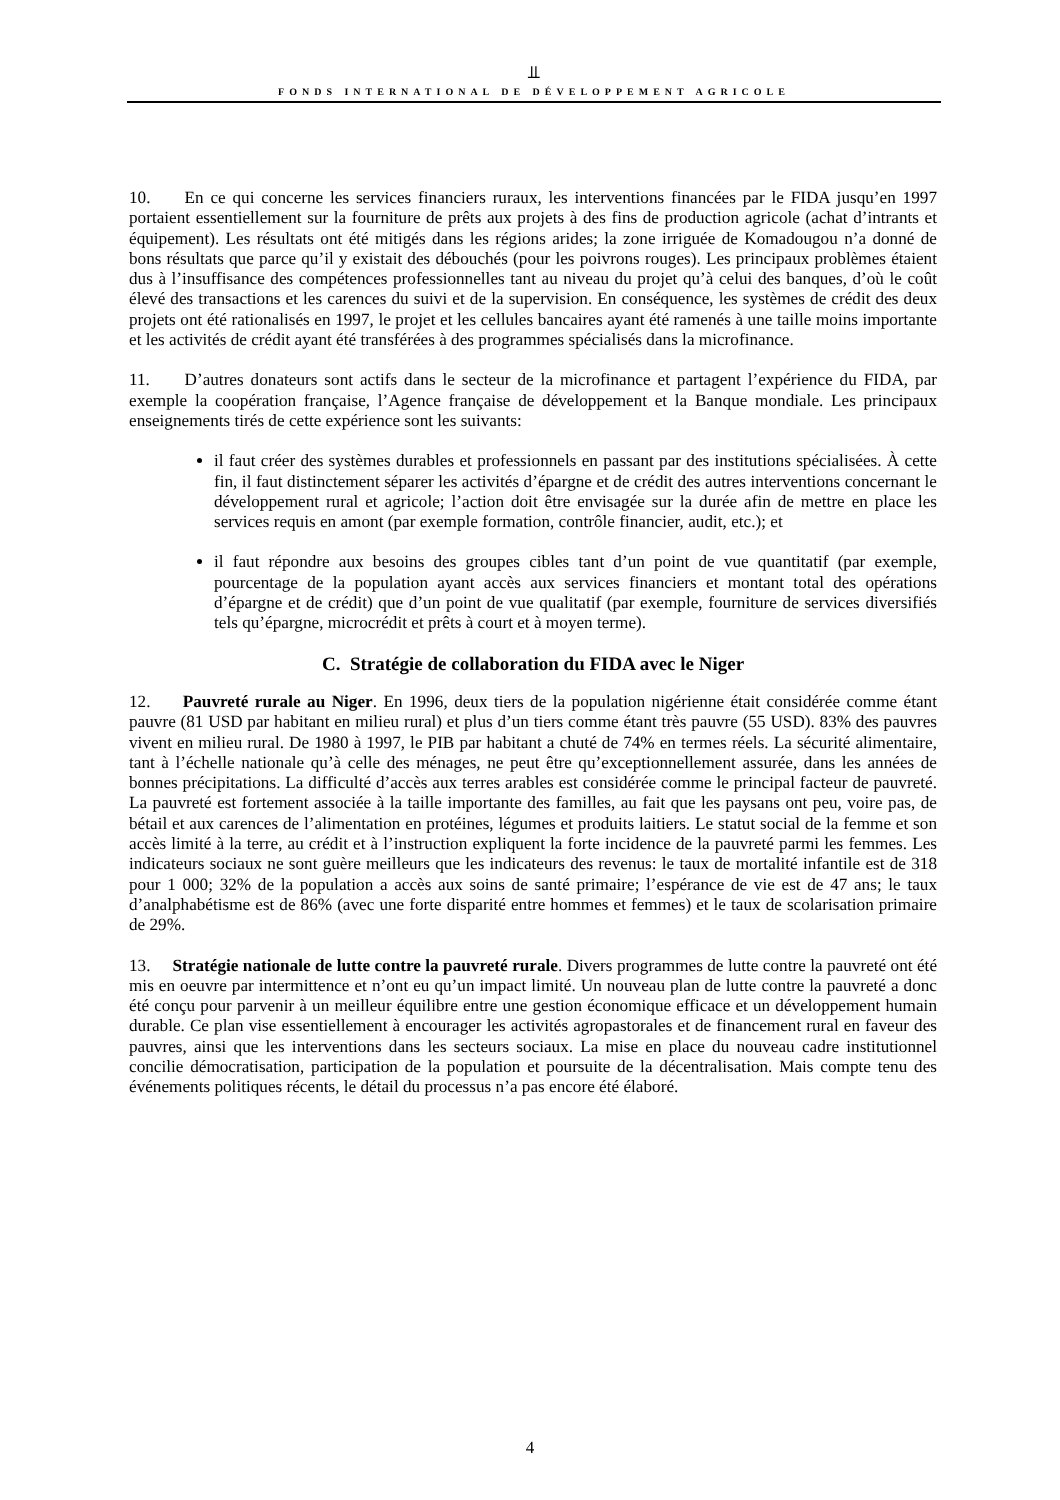⫫
FONDS INTERNATIONAL DE DÉVELOPPEMENT AGRICOLE
10. En ce qui concerne les services financiers ruraux, les interventions financées par le FIDA jusqu’en 1997 portaient essentiellement sur la fourniture de prêts aux projets à des fins de production agricole (achat d’intrants et équipement). Les résultats ont été mitigés dans les régions arides; la zone irriguée de Komadougou n’a donné de bons résultats que parce qu’il y existait des débouchés (pour les poivrons rouges). Les principaux problèmes étaient dus à l’insuffisance des compétences professionnelles tant au niveau du projet qu’à celui des banques, d’où le coût élevé des transactions et les carences du suivi et de la supervision. En conséquence, les systèmes de crédit des deux projets ont été rationalisés en 1997, le projet et les cellules bancaires ayant été ramenés à une taille moins importante et les activités de crédit ayant été transférées à des programmes spécialisés dans la microfinance.
11. D’autres donateurs sont actifs dans le secteur de la microfinance et partagent l’expérience du FIDA, par exemple la coopération française, l’Agence française de développement et la Banque mondiale. Les principaux enseignements tirés de cette expérience sont les suivants:
il faut créer des systèmes durables et professionnels en passant par des institutions spécialisées. À cette fin, il faut distinctement séparer les activités d’épargne et de crédit des autres interventions concernant le développement rural et agricole; l’action doit être envisagée sur la durée afin de mettre en place les services requis en amont (par exemple formation, contrôle financier, audit, etc.); et
il faut répondre aux besoins des groupes cibles tant d’un point de vue quantitatif (par exemple, pourcentage de la population ayant accès aux services financiers et montant total des opérations d’épargne et de crédit) que d’un point de vue qualitatif (par exemple, fourniture de services diversifiés tels qu’épargne, microcrédit et prêts à court et à moyen terme).
C. Stratégie de collaboration du FIDA avec le Niger
12. Pauvreté rurale au Niger. En 1996, deux tiers de la population nigérienne était considérée comme étant pauvre (81 USD par habitant en milieu rural) et plus d’un tiers comme étant très pauvre (55 USD). 83% des pauvres vivent en milieu rural. De 1980 à 1997, le PIB par habitant a chuté de 74% en termes réels. La sécurité alimentaire, tant à l’échelle nationale qu’à celle des ménages, ne peut être qu’exceptionnellement assurée, dans les années de bonnes précipitations. La difficulté d’accès aux terres arables est considérée comme le principal facteur de pauvreté. La pauvreté est fortement associée à la taille importante des familles, au fait que les paysans ont peu, voire pas, de bétail et aux carences de l’alimentation en protéines, légumes et produits laitiers. Le statut social de la femme et son accès limité à la terre, au crédit et à l’instruction expliquent la forte incidence de la pauvreté parmi les femmes. Les indicateurs sociaux ne sont guère meilleurs que les indicateurs des revenus: le taux de mortalité infantile est de 318 pour 1 000; 32% de la population a accès aux soins de santé primaire; l’espérance de vie est de 47 ans; le taux d’analphabétisme est de 86% (avec une forte disparité entre hommes et femmes) et le taux de scolarisation primaire de 29%.
13. Stratégie nationale de lutte contre la pauvreté rurale. Divers programmes de lutte contre la pauvreté ont été mis en oeuvre par intermittence et n’ont eu qu’un impact limité. Un nouveau plan de lutte contre la pauvreté a donc été conçu pour parvenir à un meilleur équilibre entre une gestion économique efficace et un développement humain durable. Ce plan vise essentiellement à encourager les activités agropastorales et de financement rural en faveur des pauvres, ainsi que les interventions dans les secteurs sociaux. La mise en place du nouveau cadre institutionnel concilie démocratisation, participation de la population et poursuite de la décentralisation. Mais compte tenu des événements politiques récents, le détail du processus n’a pas encore été élaboré.
4